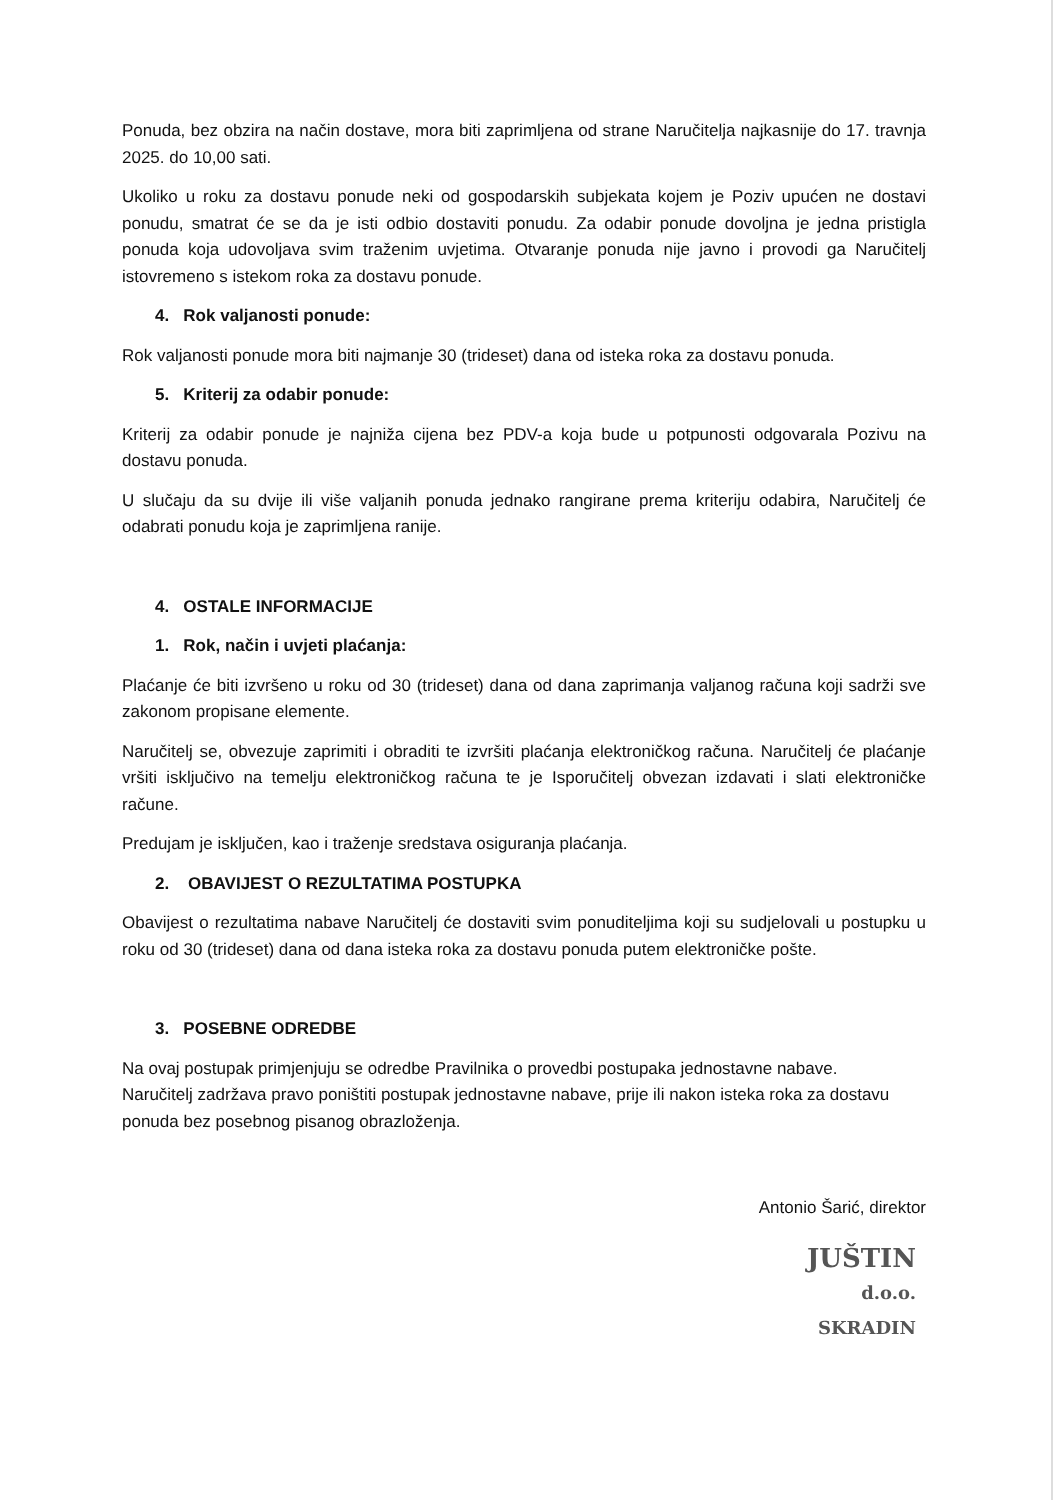Ponuda, bez obzira na način dostave, mora biti zaprimljena od strane Naručitelja najkasnije do 17. travnja 2025. do 10,00 sati.
Ukoliko u roku za dostavu ponude neki od gospodarskih subjekata kojem je Poziv upućen ne dostavi ponudu, smatrat će se da je isti odbio dostaviti ponudu. Za odabir ponude dovoljna je jedna pristigla ponuda koja udovoljava svim traženim uvjetima. Otvaranje ponuda nije javno i provodi ga Naručitelj istovremeno s istekom roka za dostavu ponude.
4. Rok valjanosti ponude:
Rok valjanosti ponude mora biti najmanje 30 (trideset) dana od isteka roka za dostavu ponuda.
5. Kriterij za odabir ponude:
Kriterij za odabir ponude je najniža cijena bez PDV-a koja bude u potpunosti odgovarala Pozivu na dostavu ponuda.
U slučaju da su dvije ili više valjanih ponuda jednako rangirane prema kriteriju odabira, Naručitelj će odabrati ponudu koja je zaprimljena ranije.
4. OSTALE INFORMACIJE
1. Rok, način i uvjeti plaćanja:
Plaćanje će biti izvršeno u roku od 30 (trideset) dana od dana zaprimanja valjanog računa koji sadrži sve zakonom propisane elemente.
Naručitelj se, obvezuje zaprimiti i obraditi te izvršiti plaćanja elektroničkog računa. Naručitelj će plaćanje vršiti isključivo na temelju elektroničkog računa te je Isporučitelj obvezan izdavati i slati elektroničke račune.
Predujam je isključen, kao i traženje sredstava osiguranja plaćanja.
2. OBAVIJEST O REZULTATIMA POSTUPKA
Obavijest o rezultatima nabave Naručitelj će dostaviti svim ponuditeljima koji su sudjelovali u postupku u roku od 30 (trideset) dana od dana isteka roka za dostavu ponuda putem elektroničke pošte.
3. POSEBNE ODREDBE
Na ovaj postupak primjenjuju se odredbe Pravilnika o provedbi postupaka jednostavne nabave.
Naručitelj zadržava pravo poništiti postupak jednostavne nabave, prije ili nakon isteka roka za dostavu ponuda bez posebnog pisanog obrazloženja.
Antonio Šarić, direktor
JUŠTIN
d.o.o.
SKRADIN